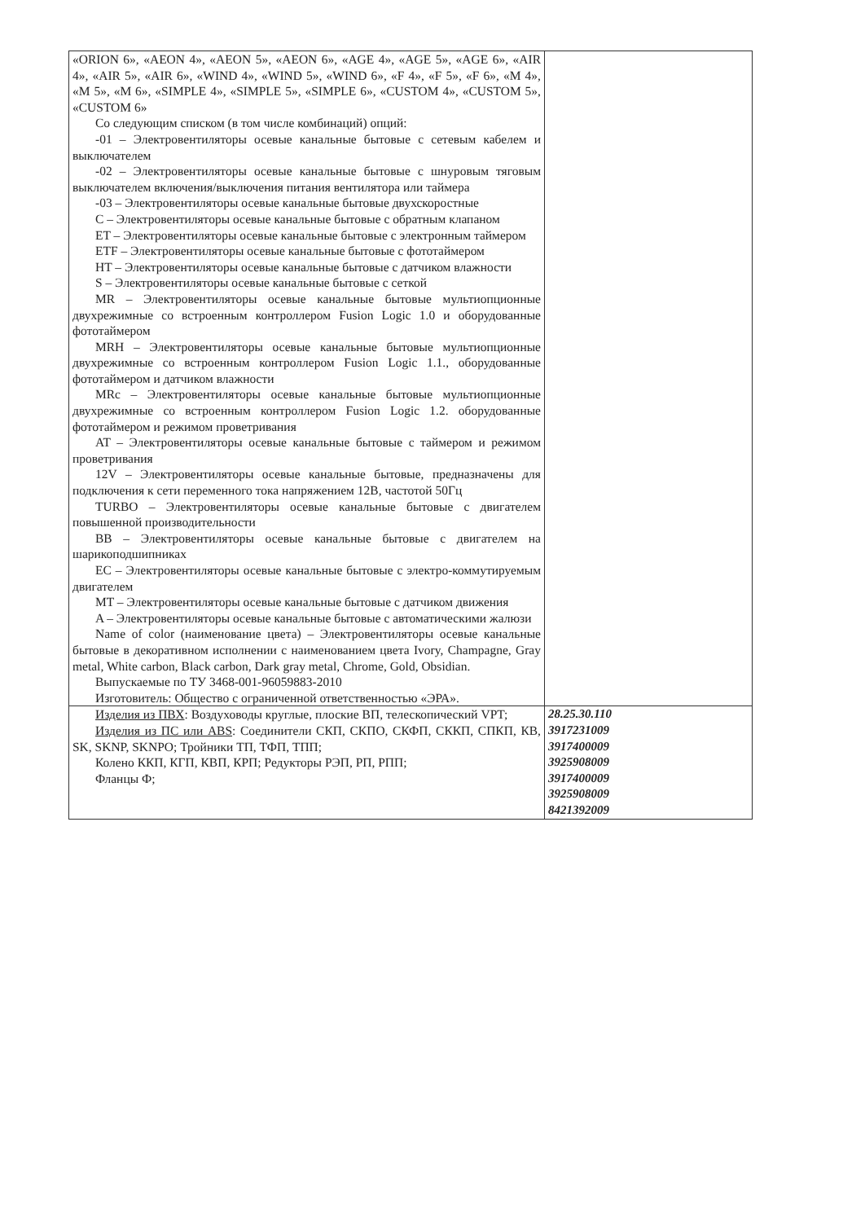| «ORION 6», «AEON 4», «AEON 5», «AEON 6», «AGE 4», «AGE 5», «AGE 6», «AIR 4», «AIR 5», «AIR 6», «WIND 4», «WIND 5», «WIND 6», «F 4», «F 5», «F 6», «M 4», «M 5», «M 6», «SIMPLE 4», «SIMPLE 5», «SIMPLE 6», «CUSTOM 4», «CUSTOM 5», «CUSTOM 6» Со следующим списком (в том числе комбинаций) опций: -01 – Электровентиляторы осевые канальные бытовые с сетевым кабелем и выключателем -02 – Электровентиляторы осевые канальные бытовые с шнуровым тяговым выключателем включения/выключения питания вентилятора или таймера -03 – Электровентиляторы осевые канальные бытовые двухскоростные C – Электровентиляторы осевые канальные бытовые с обратным клапаном ET – Электровентиляторы осевые канальные бытовые с электронным таймером ETF – Электровентиляторы осевые канальные бытовые с фототаймером HT – Электровентиляторы осевые канальные бытовые с датчиком влажности S – Электровентиляторы осевые канальные бытовые с сеткой MR – Электровентиляторы осевые канальные бытовые мультиопционные двухрежимные со встроенным контроллером Fusion Logic 1.0 и оборудованные фототаймером MRH – Электровентиляторы осевые канальные бытовые мультиопционные двухрежимные со встроенным контроллером Fusion Logic 1.1., оборудованные фототаймером и датчиком влажности MRc – Электровентиляторы осевые канальные бытовые мультиопционные двухрежимные со встроенным контроллером Fusion Logic 1.2. оборудованные фототаймером и режимом проветривания AT – Электровентиляторы осевые канальные бытовые с таймером и режимом проветривания 12V – Электровентиляторы осевые канальные бытовые, предназначены для подключения к сети переменного тока напряжением 12В, частотой 50Гц TURBO – Электровентиляторы осевые канальные бытовые с двигателем повышенной производительности BB – Электровентиляторы осевые канальные бытовые с двигателем на шарикоподшипниках EC – Электровентиляторы осевые канальные бытовые с электро-коммутируемым двигателем MT – Электровентиляторы осевые канальные бытовые с датчиком движения A – Электровентиляторы осевые канальные бытовые с автоматическими жалюзи Name of color (наименование цвета) – Электровентиляторы осевые канальные бытовые в декоративном исполнении с наименованием цвета Ivory, Champagne, Gray metal, White carbon, Black carbon, Dark gray metal, Chrome, Gold, Obsidian. Выпускаемые по ТУ 3468-001-96059883-2010 Изготовитель: Общество с ограниченной ответственностью «ЭРА». | |
| Изделия из ПВХ : Воздуховоды круглые, плоские ВП, телескопический VPT; Изделия из ПС или ABS : Соединители СКП, СКПО, СКФП, СККП, СПКП, КВ, SK, SKNP, SKNPO; Тройники ТП, ТФП, ТПП; Колено ККП, КГП, КВП, КРП; Редукторы РЭП, РП, РПП; Фланцы Ф; | 28.25.30.110 3917231009 3917400009 3925908009 3917400009 3925908009 8421392009 |